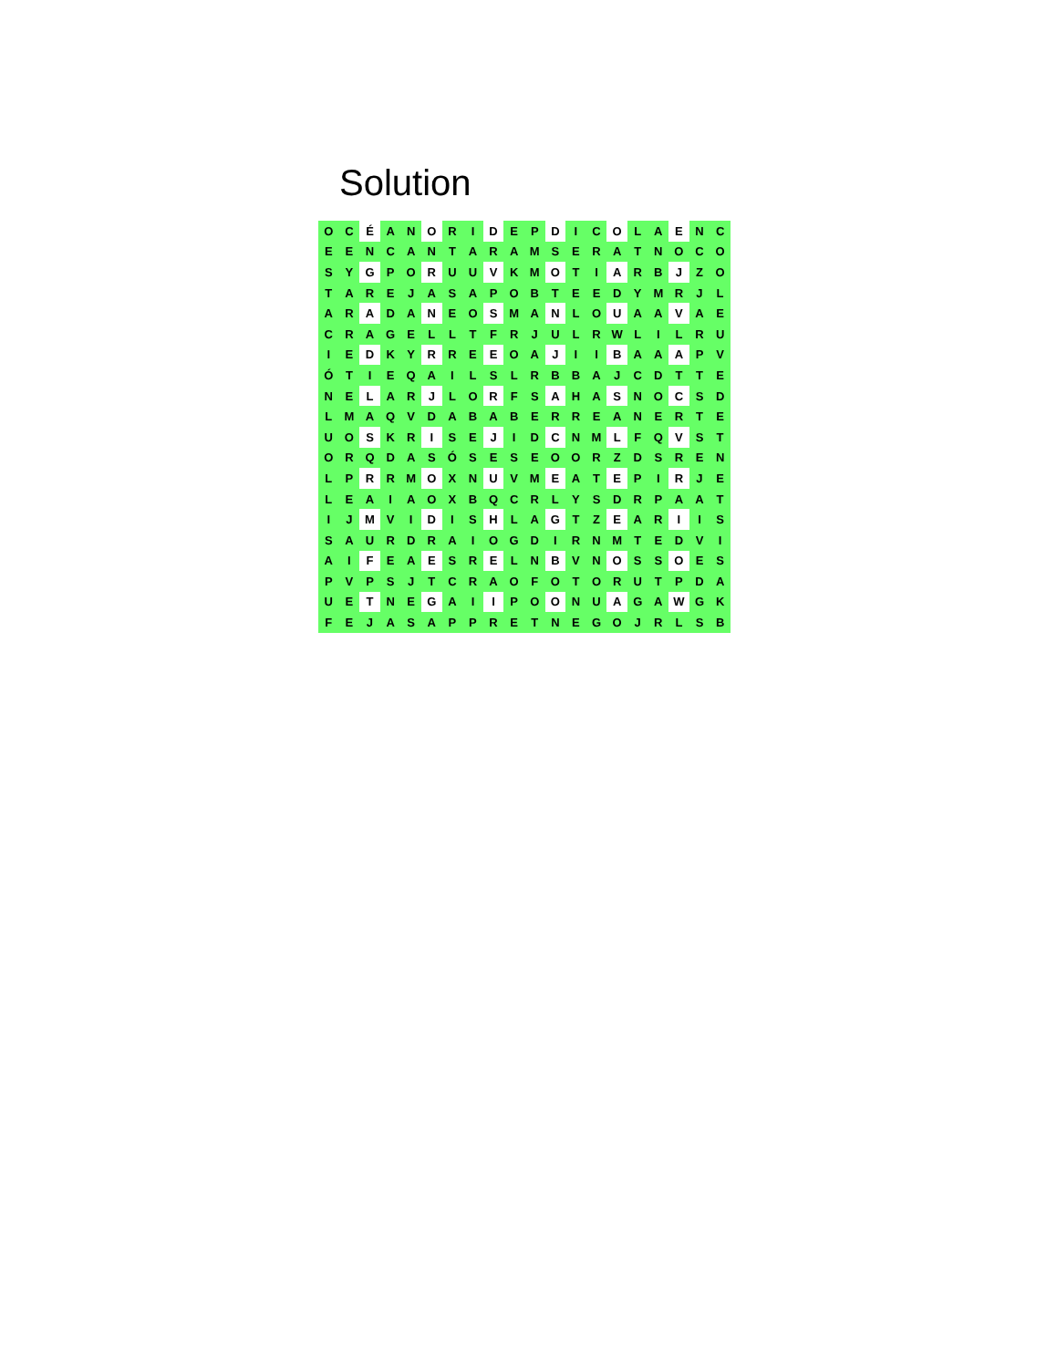Solution
| O | C | É | A | N | O | R | I | D | E | P | D | I | C | O | L | A | E | N | C |
| E | E | N | C | A | N | T | A | R | A | M | S | E | R | A | T | N | O | C | O |
| S | Y | G | P | O | R | U | U | V | K | M | O | T | I | A | R | B | J | Z | O |
| T | A | R | E | J | A | S | A | P | O | B | T | E | E | D | Y | M | R | J | L |
| A | R | A | D | A | N | E | O | S | M | A | N | L | O | U | A | A | V | A | E |
| C | R | A | G | E | L | L | T | F | R | J | U | L | R | W | L | I | L | R | U |
| I | E | D | K | Y | R | R | E | E | O | A | J | I | I | B | A | A | A | P | V |
| Ó | T | I | E | Q | A | I | L | S | L | R | B | B | A | J | C | D | T | T | E |
| N | E | L | A | R | J | L | O | R | F | S | A | H | A | S | N | O | C | S | D |
| L | M | A | Q | V | D | A | B | A | B | E | R | R | E | A | N | E | R | T | E |
| U | O | S | K | R | I | S | E | J | I | D | C | N | M | L | F | Q | V | S | T |
| O | R | Q | D | A | S | Ó | S | E | S | E | O | O | R | Z | D | S | R | E | N |
| L | P | R | R | M | O | X | N | U | V | M | E | A | T | E | P | I | R | J | E |
| L | E | A | I | A | O | X | B | Q | C | R | L | Y | S | D | R | P | A | A | T |
| I | J | M | V | I | D | I | S | H | L | A | G | T | Z | E | A | R | I | I | S |
| S | A | U | R | D | R | A | I | O | G | D | I | R | N | M | T | E | D | V | I |
| A | I | F | E | A | E | S | R | E | L | N | B | V | N | O | S | S | O | E | S |
| P | V | P | S | J | T | C | R | A | O | F | O | T | O | R | U | T | P | D | A |
| U | E | T | N | E | G | A | I | I | P | O | O | N | U | A | G | A | W | G | K |
| F | E | J | A | S | A | P | P | R | E | T | N | E | G | O | J | R | L | S | B |